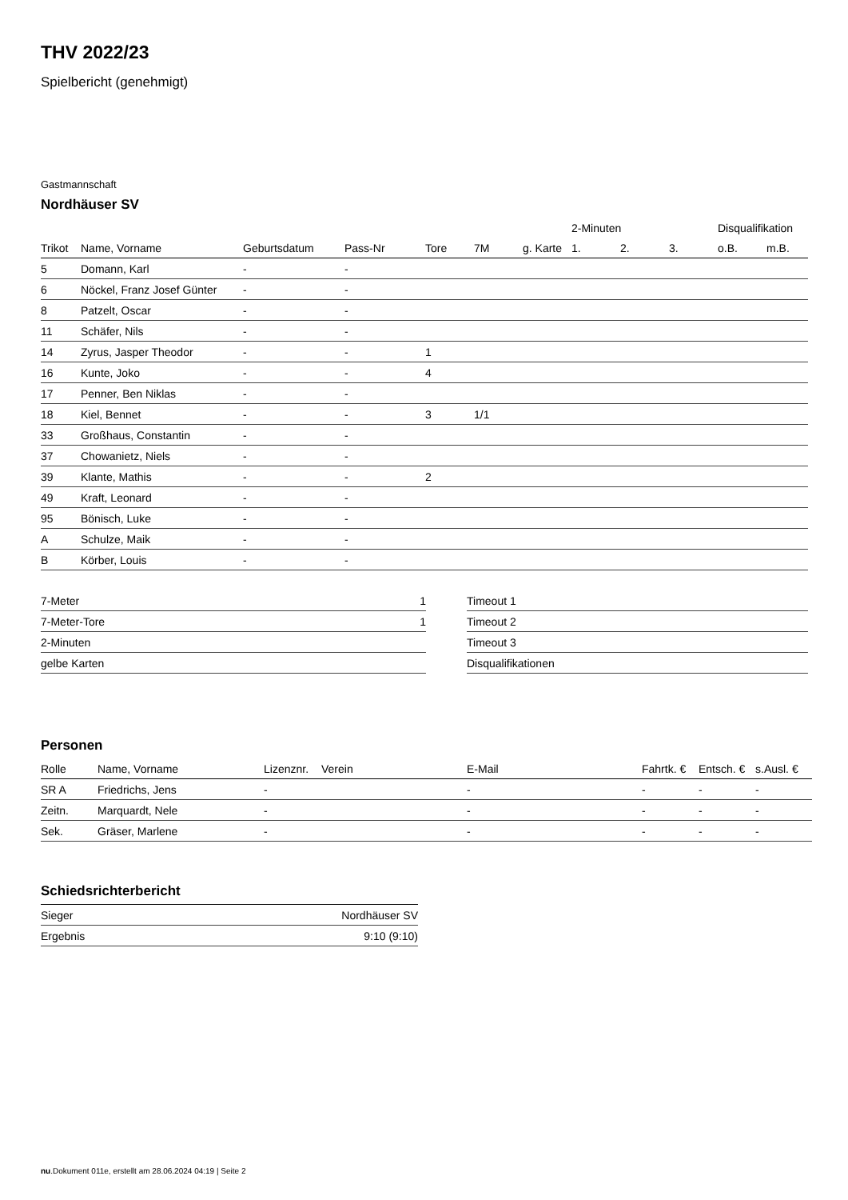THV 2022/23
Spielbericht (genehmigt)
Gastmannschaft
Nordhäuser SV
| | | | | | | | 2-Minuten | | | Disqualifikation | |
| --- | --- | --- | --- | --- | --- | --- | --- | --- | --- | --- | --- |
| Trikot | Name, Vorname | Geburtsdatum | Pass-Nr | Tore | 7M | g. Karte | 1. | 2. | 3. | o.B. | m.B. |
| 5 | Domann, Karl | - | - | | | | | | | | |
| 6 | Nöckel, Franz Josef Günter | - | - | | | | | | | | |
| 8 | Patzelt, Oscar | - | - | | | | | | | | |
| 11 | Schäfer, Nils | - | - | | | | | | | | |
| 14 | Zyrus, Jasper Theodor | - | - | 1 | | | | | | | |
| 16 | Kunte, Joko | - | - | 4 | | | | | | | |
| 17 | Penner, Ben Niklas | - | - | | | | | | | | |
| 18 | Kiel, Bennet | - | - | 3 | 1/1 | | | | | | |
| 33 | Großhaus, Constantin | - | - | | | | | | | | |
| 37 | Chowanietz, Niels | - | - | | | | | | | | |
| 39 | Klante, Mathis | - | - | 2 | | | | | | | |
| 49 | Kraft, Leonard | - | - | | | | | | | | |
| 95 | Bönisch, Luke | - | - | | | | | | | | |
| A | Schulze, Maik | - | - | | | | | | | | |
| B | Körber, Louis | - | - | | | | | | | | |
| 7-Meter | 1 |
| 7-Meter-Tore | 1 |
| 2-Minuten | |
| gelbe Karten | |
| Timeout 1 |
| Timeout 2 |
| Timeout 3 |
| Disqualifikationen |
Personen
| Rolle | Name, Vorname | Lizenznr. | Verein | E-Mail | Fahrtk. € | Entsch. € | s.Ausl. € |
| --- | --- | --- | --- | --- | --- | --- | --- |
| SR A | Friedrichs, Jens | - | | - | - | - | - |
| Zeitn. | Marquardt, Nele | - | | - | - | - | - |
| Sek. | Gräser, Marlene | - | | - | - | - | - |
Schiedsrichterbericht
| Sieger | Nordhäuser SV |
| Ergebnis | 9:10 (9:10) |
nu.Dokument 011e, erstellt am 28.06.2024 04:19 | Seite 2